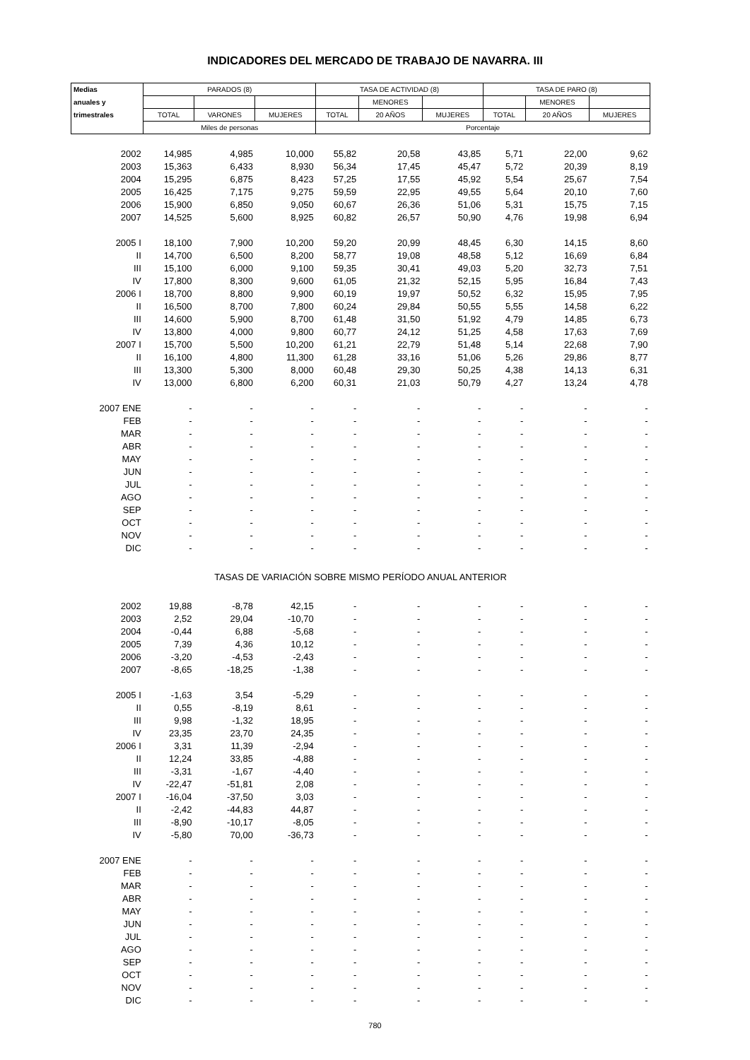INDICADORES DEL MERCADO DE TRABAJO DE NAVARRA. III
| Medias | PARADOS (8) | | | TASA DE ACTIVIDAD (8) | | | TASA DE PARO (8) | | |
| --- | --- | --- | --- | --- | --- | --- | --- | --- | --- |
| anuales y | | | | | MENORES | | | MENORES | |
| trimestrales | TOTAL | VARONES | MUJERES | TOTAL | 20 AÑOS | MUJERES | TOTAL | 20 AÑOS | MUJERES |
| | Miles de personas | | | Porcentaje | | | | | |
| 2002 | 14,985 | 4,985 | 10,000 | 55,82 | 20,58 | 43,85 | 5,71 | 22,00 | 9,62 |
| 2003 | 15,363 | 6,433 | 8,930 | 56,34 | 17,45 | 45,47 | 5,72 | 20,39 | 8,19 |
| 2004 | 15,295 | 6,875 | 8,423 | 57,25 | 17,55 | 45,92 | 5,54 | 25,67 | 7,54 |
| 2005 | 16,425 | 7,175 | 9,275 | 59,59 | 22,95 | 49,55 | 5,64 | 20,10 | 7,60 |
| 2006 | 15,900 | 6,850 | 9,050 | 60,67 | 26,36 | 51,06 | 5,31 | 15,75 | 7,15 |
| 2007 | 14,525 | 5,600 | 8,925 | 60,82 | 26,57 | 50,90 | 4,76 | 19,98 | 6,94 |
| 2005 I | 18,100 | 7,900 | 10,200 | 59,20 | 20,99 | 48,45 | 6,30 | 14,15 | 8,60 |
| II | 14,700 | 6,500 | 8,200 | 58,77 | 19,08 | 48,58 | 5,12 | 16,69 | 6,84 |
| III | 15,100 | 6,000 | 9,100 | 59,35 | 30,41 | 49,03 | 5,20 | 32,73 | 7,51 |
| IV | 17,800 | 8,300 | 9,600 | 61,05 | 21,32 | 52,15 | 5,95 | 16,84 | 7,43 |
| 2006 I | 18,700 | 8,800 | 9,900 | 60,19 | 19,97 | 50,52 | 6,32 | 15,95 | 7,95 |
| II | 16,500 | 8,700 | 7,800 | 60,24 | 29,84 | 50,55 | 5,55 | 14,58 | 6,22 |
| III | 14,600 | 5,900 | 8,700 | 61,48 | 31,50 | 51,92 | 4,79 | 14,85 | 6,73 |
| IV | 13,800 | 4,000 | 9,800 | 60,77 | 24,12 | 51,25 | 4,58 | 17,63 | 7,69 |
| 2007 I | 15,700 | 5,500 | 10,200 | 61,21 | 22,79 | 51,48 | 5,14 | 22,68 | 7,90 |
| II | 16,100 | 4,800 | 11,300 | 61,28 | 33,16 | 51,06 | 5,26 | 29,86 | 8,77 |
| III | 13,300 | 5,300 | 8,000 | 60,48 | 29,30 | 50,25 | 4,38 | 14,13 | 6,31 |
| IV | 13,000 | 6,800 | 6,200 | 60,31 | 21,03 | 50,79 | 4,27 | 13,24 | 4,78 |
| 2007 ENE | - | - | - | - | - | - | - | - | - |
| FEB | - | - | - | - | - | - | - | - | - |
| MAR | - | - | - | - | - | - | - | - | - |
| ABR | - | - | - | - | - | - | - | - | - |
| MAY | - | - | - | - | - | - | - | - | - |
| JUN | - | - | - | - | - | - | - | - | - |
| JUL | - | - | - | - | - | - | - | - | - |
| AGO | - | - | - | - | - | - | - | - | - |
| SEP | - | - | - | - | - | - | - | - | - |
| OCT | - | - | - | - | - | - | - | - | - |
| NOV | - | - | - | - | - | - | - | - | - |
| DIC | - | - | - | - | - | - | - | - | - |
| TASAS DE VARIACIÓN SOBRE MISMO PERÍODO ANUAL ANTERIOR | | | | | | | | | |
| 2002 | 19,88 | -8,78 | 42,15 | - | - | - | - | - | - |
| 2003 | 2,52 | 29,04 | -10,70 | - | - | - | - | - | - |
| 2004 | -0,44 | 6,88 | -5,68 | - | - | - | - | - | - |
| 2005 | 7,39 | 4,36 | 10,12 | - | - | - | - | - | - |
| 2006 | -3,20 | -4,53 | -2,43 | - | - | - | - | - | - |
| 2007 | -8,65 | -18,25 | -1,38 | - | - | - | - | - | - |
| 2005 I | -1,63 | 3,54 | -5,29 | - | - | - | - | - | - |
| II | 0,55 | -8,19 | 8,61 | - | - | - | - | - | - |
| III | 9,98 | -1,32 | 18,95 | - | - | - | - | - | - |
| IV | 23,35 | 23,70 | 24,35 | - | - | - | - | - | - |
| 2006 I | 3,31 | 11,39 | -2,94 | - | - | - | - | - | - |
| II | 12,24 | 33,85 | -4,88 | - | - | - | - | - | - |
| III | -3,31 | -1,67 | -4,40 | - | - | - | - | - | - |
| IV | -22,47 | -51,81 | 2,08 | - | - | - | - | - | - |
| 2007 I | -16,04 | -37,50 | 3,03 | - | - | - | - | - | - |
| II | -2,42 | -44,83 | 44,87 | - | - | - | - | - | - |
| III | -8,90 | -10,17 | -8,05 | - | - | - | - | - | - |
| IV | -5,80 | 70,00 | -36,73 | - | - | - | - | - | - |
| 2007 ENE | - | - | - | - | - | - | - | - | - |
| FEB | - | - | - | - | - | - | - | - | - |
| MAR | - | - | - | - | - | - | - | - | - |
| ABR | - | - | - | - | - | - | - | - | - |
| MAY | - | - | - | - | - | - | - | - | - |
| JUN | - | - | - | - | - | - | - | - | - |
| JUL | - | - | - | - | - | - | - | - | - |
| AGO | - | - | - | - | - | - | - | - | - |
| SEP | - | - | - | - | - | - | - | - | - |
| OCT | - | - | - | - | - | - | - | - | - |
| NOV | - | - | - | - | - | - | - | - | - |
| DIC | - | - | - | - | - | - | - | - | - |
780